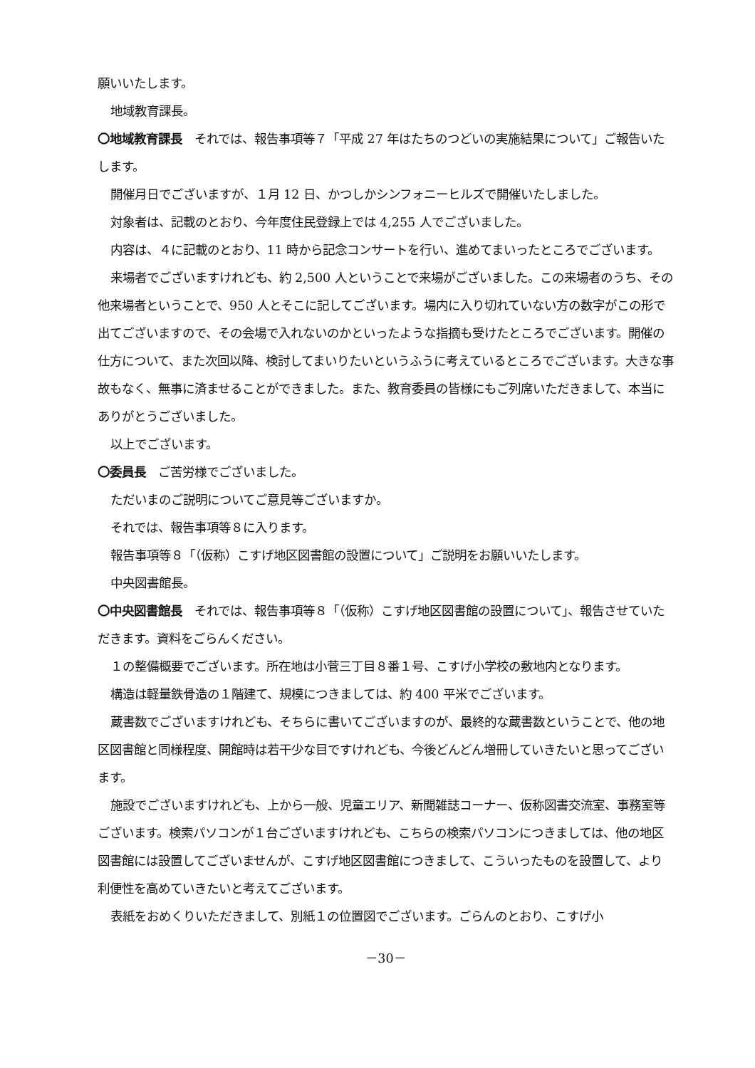願いいたします。
地域教育課長。
〇地域教育課長　それでは、報告事項等７「平成 27 年はたちのつどいの実施結果について」ご報告いたします。
開催月日でございますが、１月 12 日、かつしかシンフォニーヒルズで開催いたしました。
対象者は、記載のとおり、今年度住民登録上では 4,255 人でございました。
内容は、４に記載のとおり、11 時から記念コンサートを行い、進めてまいったところでございます。
来場者でございますけれども、約 2,500 人ということで来場がございました。この来場者のうち、その他来場者ということで、950 人とそこに記してございます。場内に入り切れていない方の数字がこの形で出てございますので、その会場で入れないのかといったような指摘も受けたところでございます。開催の仕方について、また次回以降、検討してまいりたいというふうに考えているところでございます。大きな事故もなく、無事に済ませることができました。また、教育委員の皆様にもご列席いただきまして、本当にありがとうございました。
以上でございます。
〇委員長　ご苦労様でございました。
ただいまのご説明についてご意見等ございますか。
それでは、報告事項等８に入ります。
報告事項等８「（仮称）こすげ地区図書館の設置について」ご説明をお願いいたします。
中央図書館長。
〇中央図書館長　それでは、報告事項等８「（仮称）こすげ地区図書館の設置について」、報告させていただきます。資料をごらんください。
１の整備概要でございます。所在地は小菅三丁目８番１号、こすげ小学校の敷地内となります。
構造は軽量鉄骨造の１階建て、規模につきましては、約 400 平米でございます。
蔵書数でございますけれども、そちらに書いてございますのが、最終的な蔵書数ということで、他の地区図書館と同様程度、開館時は若干少な目ですけれども、今後どんどん増冊していきたいと思ってございます。
施設でございますけれども、上から一般、児童エリア、新聞雑誌コーナー、仮称図書交流室、事務室等ございます。検索パソコンが１台ございますけれども、こちらの検索パソコンにつきましては、他の地区図書館には設置してございませんが、こすげ地区図書館につきまして、こういったものを設置して、より利便性を高めていきたいと考えてございます。
表紙をおめくりいただきまして、別紙１の位置図でございます。ごらんのとおり、こすげ小
－30－